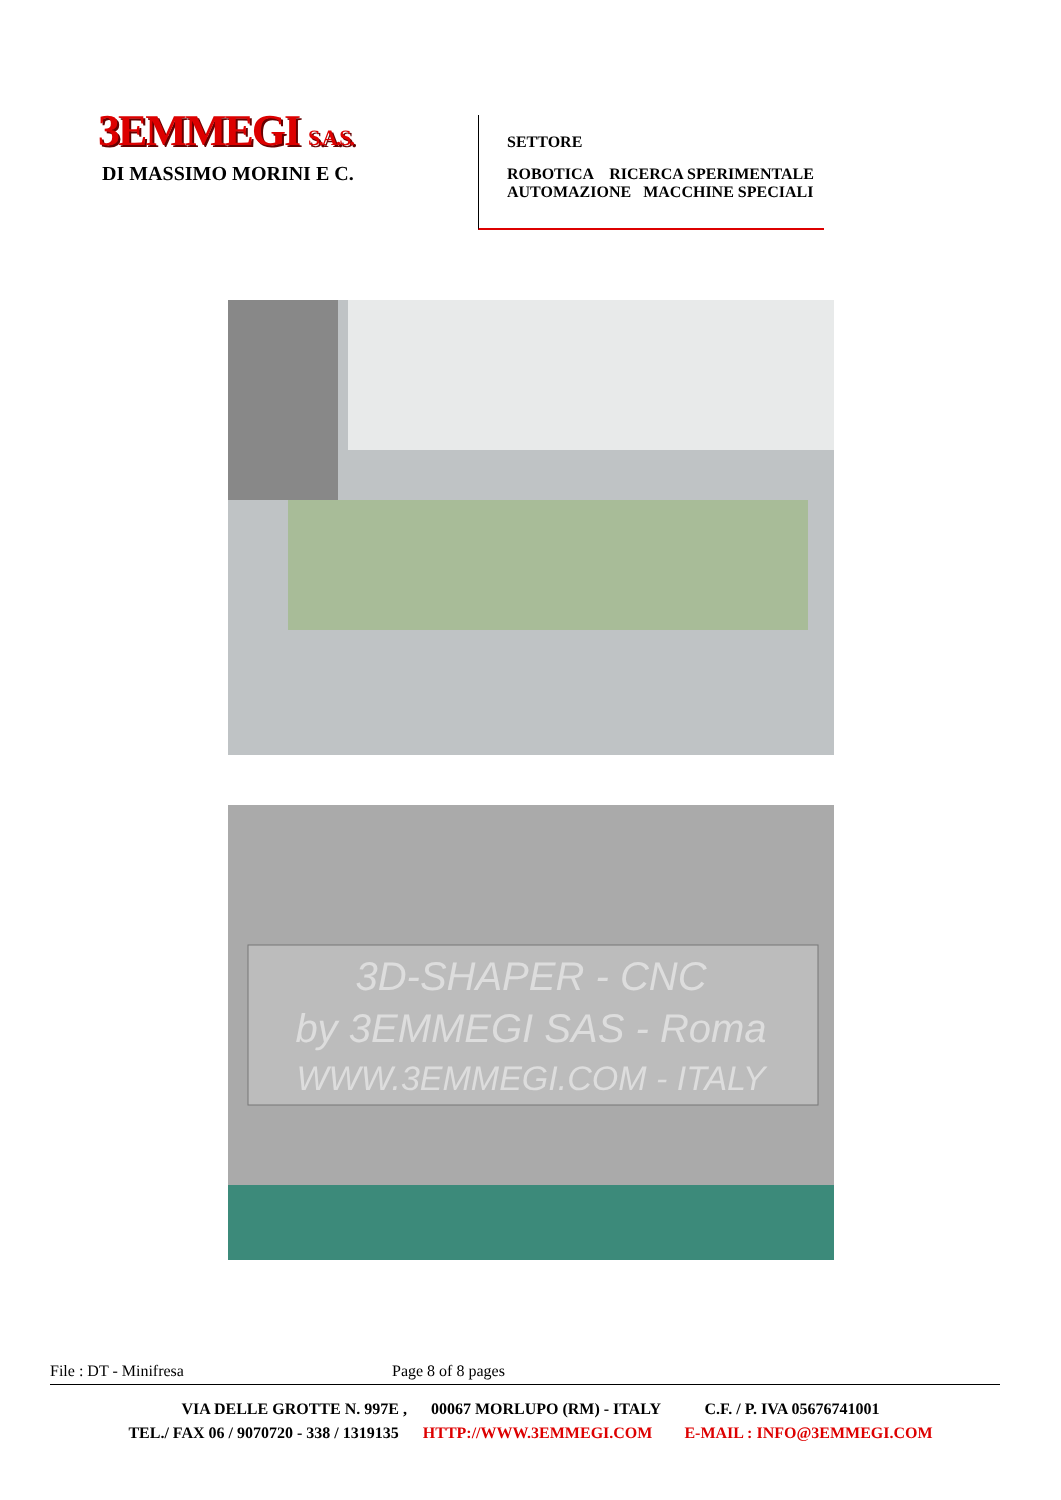3EMMEGI S.A.S.
DI MASSIMO MORINI E C.
SETTORE
ROBOTICA RICERCA SPERIMENTALE
AUTOMAZIONE MACCHINE SPECIALI
3D-SHAPER - CNC
by 3EMMEGI SAS - Roma
WWW.3EMMEGI.COM - ITALY
File : DT - Minifresa Page 8 of 8 pages
VIA DELLE GROTTE N. 997E , 00067 MORLUPO (RM) - ITALY C.F. / P. IVA 05676741001
TEL./ FAX 06 / 9070720 - 338 / 1319135 HTTP://WWW.3EMMEGI.COM E-MAIL : INFO@3EMMEGI.COM